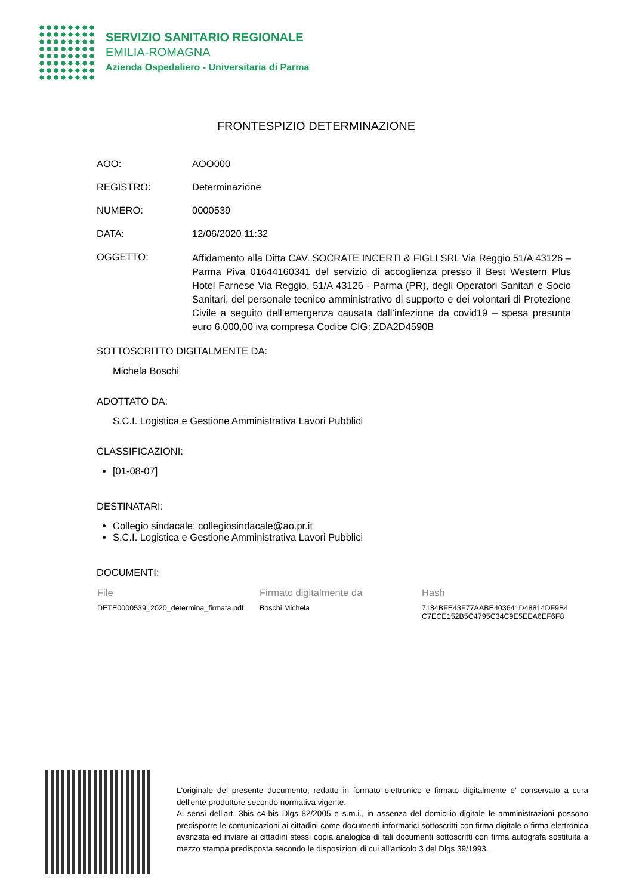SERVIZIO SANITARIO REGIONALE
EMILIA-ROMAGNA
Azienda Ospedaliero - Universitaria di Parma
FRONTESPIZIO DETERMINAZIONE
AOO: AOO000
REGISTRO: Determinazione
NUMERO: 0000539
DATA: 12/06/2020 11:32
OGGETTO:
Affidamento alla Ditta CAV. SOCRATE INCERTI & FIGLI SRL Via Reggio 51/A 43126 – Parma Piva 01644160341 del servizio di accoglienza presso il Best Western Plus Hotel Farnese Via Reggio, 51/A 43126 - Parma (PR), degli Operatori Sanitari e Socio Sanitari, del personale tecnico amministrativo di supporto e dei volontari di Protezione Civile a seguito dell’emergenza causata dall’infezione da covid19 – spesa presunta euro 6.000,00 iva compresa Codice CIG: ZDA2D4590B
SOTTOSCRITTO DIGITALMENTE DA:
Michela Boschi
ADOTTATO DA:
S.C.I. Logistica e Gestione Amministrativa Lavori Pubblici
CLASSIFICAZIONI:
[01-08-07]
DESTINATARI:
Collegio sindacale: collegiosindacale@ao.pr.it
S.C.I. Logistica e Gestione Amministrativa Lavori Pubblici
DOCUMENTI:
| File | Firmato digitalmente da | Hash |
| --- | --- | --- |
| DETE0000539_2020_determina_firmata.pdf | Boschi Michela | 7184BFE43F77AABE403641D48814DF9B4 C7ECE152B5C4795C34C9E5EEA6EF6F8 |
L'originale del presente documento, redatto in formato elettronico e firmato digitalmente e' conservato a cura dell'ente produttore secondo normativa vigente.
Ai sensi dell'art. 3bis c4-bis Dlgs 82/2005 e s.m.i., in assenza del domicilio digitale le amministrazioni possono predisporre le comunicazioni ai cittadini come documenti informatici sottoscritti con firma digitale o firma elettronica avanzata ed inviare ai cittadini stessi copia analogica di tali documenti sottoscritti con firma autografa sostituita a mezzo stampa predisposta secondo le disposizioni di cui all'articolo 3 del Dlgs 39/1993.